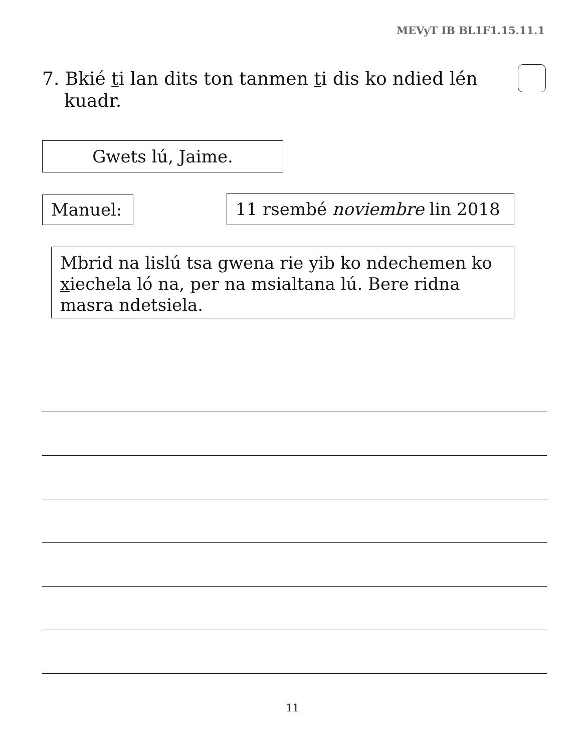MEVyT IB BL1F1.15.11.1
7. Bkié ti lan dits ton tanmen ti dis ko ndied lén kuadr.
Gwets lú, Jaime.
Manuel: 11 rsembé noviembre lin 2018
Mbrid na lislú tsa gwena rie yib ko ndechemen ko xiechela ló na, per na msialtana lú. Bere ridna masra ndetsiela.
11